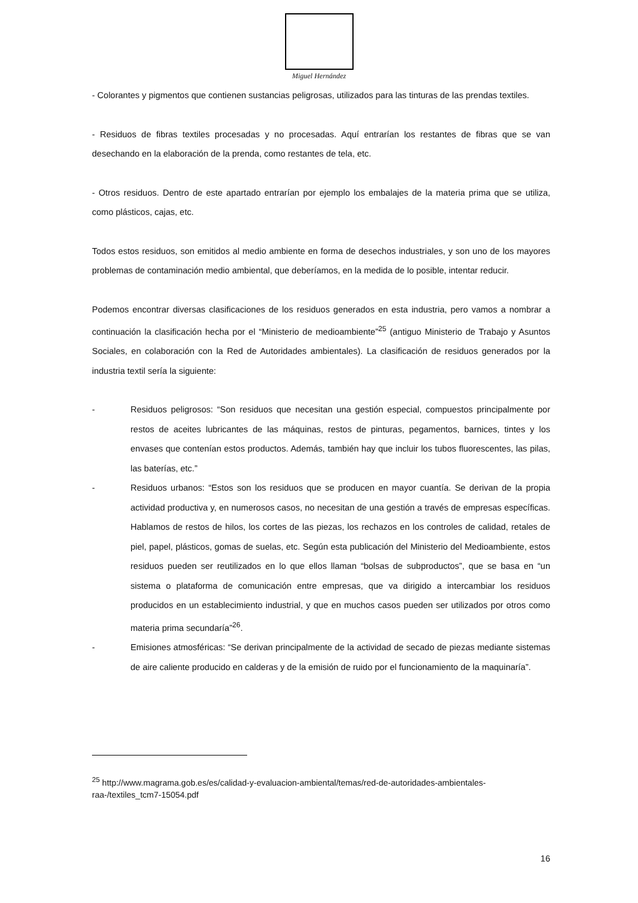Miguel Hernández
- Colorantes y pigmentos que contienen sustancias peligrosas, utilizados para las tinturas de las prendas textiles.
- Residuos de fibras textiles procesadas y no procesadas. Aquí entrarían los restantes de fibras que se van desechando en la elaboración de la prenda, como restantes de tela, etc.
- Otros residuos. Dentro de este apartado entrarían por ejemplo los embalajes de la materia prima que se utiliza, como plásticos, cajas, etc.
Todos estos residuos, son emitidos al medio ambiente en forma de desechos industriales, y son uno de los mayores problemas de contaminación medio ambiental, que deberíamos, en la medida de lo posible, intentar reducir.
Podemos encontrar diversas clasificaciones de los residuos generados en esta industria, pero vamos a nombrar a continuación la clasificación hecha por el “Ministerio de medioambiente”<sup>25</sup> (antiguo Ministerio de Trabajo y Asuntos Sociales, en colaboración con la Red de Autoridades ambientales). La clasificación de residuos generados por la industria textil sería la siguiente:
- Residuos peligrosos: “Son residuos que necesitan una gestión especial, compuestos principalmente por restos de aceites lubricantes de las máquinas, restos de pinturas, pegamentos, barnices, tintes y los envases que contenían estos productos. Además, también hay que incluir los tubos fluorescentes, las pilas, las baterías, etc.”
- Residuos urbanos: “Estos son los residuos que se producen en mayor cuantía. Se derivan de la propia actividad productiva y, en numerosos casos, no necesitan de una gestión a través de empresas específicas. Hablamos de restos de hilos, los cortes de las piezas, los rechazos en los controles de calidad, retales de piel, papel, plásticos, gomas de suelas, etc. Según esta publicación del Ministerio del Medioambiente, estos residuos pueden ser reutilizados en lo que ellos llaman “bolsas de subproductos”, que se basa en “un sistema o plataforma de comunicación entre empresas, que va dirigido a intercambiar los residuos producidos en un establecimiento industrial, y que en muchos casos pueden ser utilizados por otros como materia prima secundaría”<sup>26</sup>.
- Emisiones atmosféricas: “Se derivan principalmente de la actividad de secado de piezas mediante sistemas de aire caliente producido en calderas y de la emisión de ruido por el funcionamiento de la maquinaría”.
<sup>25</sup> http://www.magrama.gob.es/es/calidad-y-evaluacion-ambiental/temas/red-de-autoridades-ambientales-raa-/textiles_tcm7-15054.pdf
16